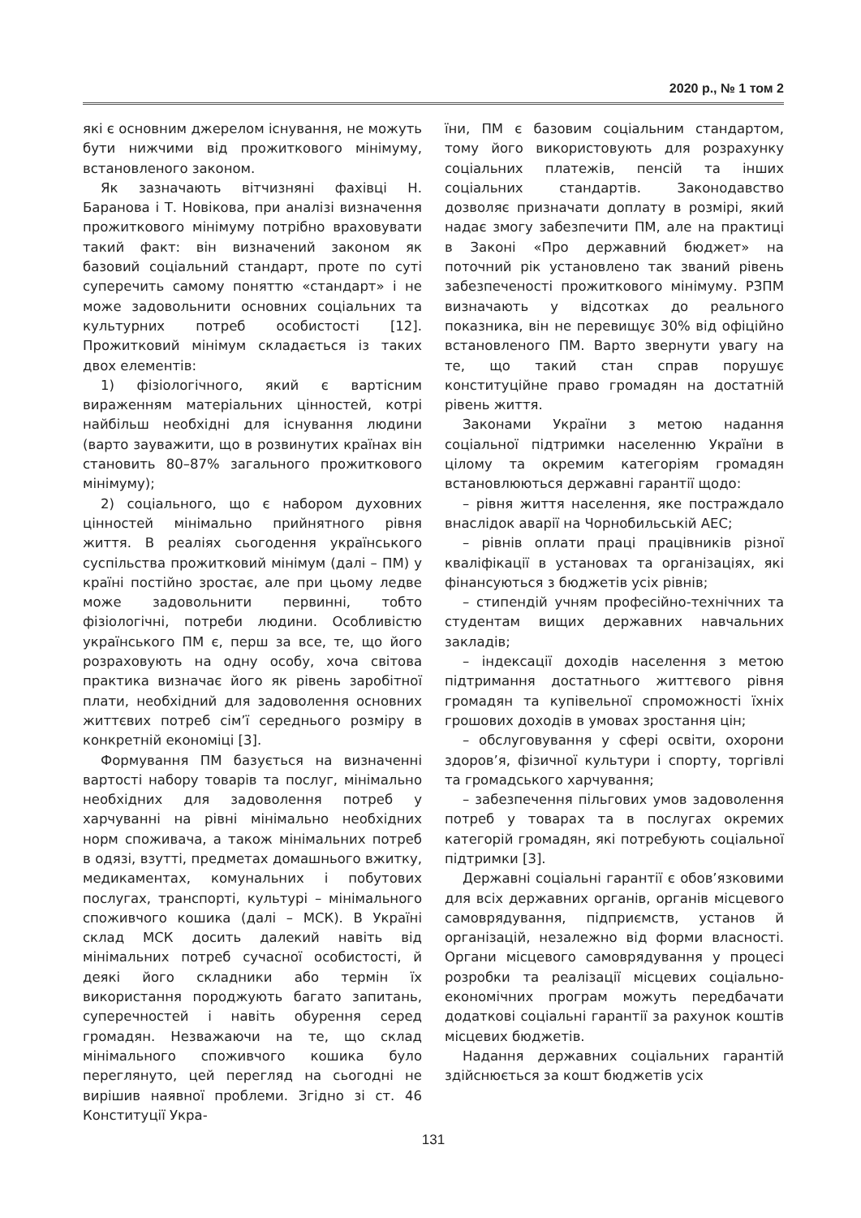2020 р., № 1 том 2
які є основним джерелом існування, не можуть бути нижчими від прожиткового мінімуму, встановленого законом.
Як зазначають вітчизняні фахівці Н. Баранова і Т. Новікова, при аналізі визначення прожиткового мінімуму потрібно враховувати такий факт: він визначений законом як базовий соціальний стандарт, проте по суті суперечить самому поняттю «стандарт» і не може задовольнити основних соціальних та культурних потреб особистості [12]. Прожитковий мінімум складається із таких двох елементів:
1) фізіологічного, який є вартісним вираженням матеріальних цінностей, котрі найбільш необхідні для існування людини (варто зауважити, що в розвинутих країнах він становить 80–87% загального прожиткового мінімуму);
2) соціального, що є набором духовних цінностей мінімально прийнятного рівня життя. В реаліях сьогодення українського суспільства прожитковий мінімум (далі – ПМ) у країні постійно зростає, але при цьому ледве може задовольнити первинні, тобто фізіологічні, потреби людини. Особливістю українського ПМ є, перш за все, те, що його розраховують на одну особу, хоча світова практика визначає його як рівень заробітної плати, необхідний для задоволення основних життєвих потреб сім’ї середнього розміру в конкретній економіці [3].
Формування ПМ базується на визначенні вартості набору товарів та послуг, мінімально необхідних для задоволення потреб у харчуванні на рівні мінімально необхідних норм споживача, а також мінімальних потреб в одязі, взутті, предметах домашнього вжитку, медикаментах, комунальних і побутових послугах, транспорті, культурі – мінімального споживчого кошика (далі – МСК). В Україні склад МСК досить далекий навіть від мінімальних потреб сучасної особистості, й деякі його складники або термін їх використання породжують багато запитань, суперечностей і навіть обурення серед громадян. Незважаючи на те, що склад мінімального споживчого кошика було переглянуто, цей перегляд на сьогодні не вирішив наявної проблеми. Згідно зі ст. 46 Конституції Укра-
їни, ПМ є базовим соціальним стандартом, тому його використовують для розрахунку соціальних платежів, пенсій та інших соціальних стандартів. Законодавство дозволяє призначати доплату в розмірі, який надає змогу забезпечити ПМ, але на практиці в Законі «Про державний бюджет» на поточний рік установлено так званий рівень забезпеченості прожиткового мінімуму. РЗПМ визначають у відсотках до реального показника, він не перевищує 30% від офіційно встановленого ПМ. Варто звернути увагу на те, що такий стан справ порушує конституційне право громадян на достатній рівень життя.
Законами України з метою надання соціальної підтримки населенню України в цілому та окремим категоріям громадян встановлюються державні гарантії щодо:
– рівня життя населення, яке постраждало внаслідок аварії на Чорнобильській АЕС;
– рівнів оплати праці працівників різної кваліфікації в установах та організаціях, які фінансуються з бюджетів усіх рівнів;
– стипендій учням професійно-технічних та студентам вищих державних навчальних закладів;
– індексації доходів населення з метою підтримання достатнього життєвого рівня громадян та купівельної спроможності їхніх грошових доходів в умовах зростання цін;
– обслуговування у сфері освіти, охорони здоров’я, фізичної культури і спорту, торгівлі та громадського харчування;
– забезпечення пільгових умов задоволення потреб у товарах та в послугах окремих категорій громадян, які потребують соціальної підтримки [3].
Державні соціальні гарантії є обов’язковими для всіх державних органів, органів місцевого самоврядування, підприємств, установ й організацій, незалежно від форми власності. Органи місцевого самоврядування у процесі розробки та реалізації місцевих соціально-економічних програм можуть передбачати додаткові соціальні гарантії за рахунок коштів місцевих бюджетів.
Надання державних соціальних гарантій здійснюється за кошт бюджетів усіх
131